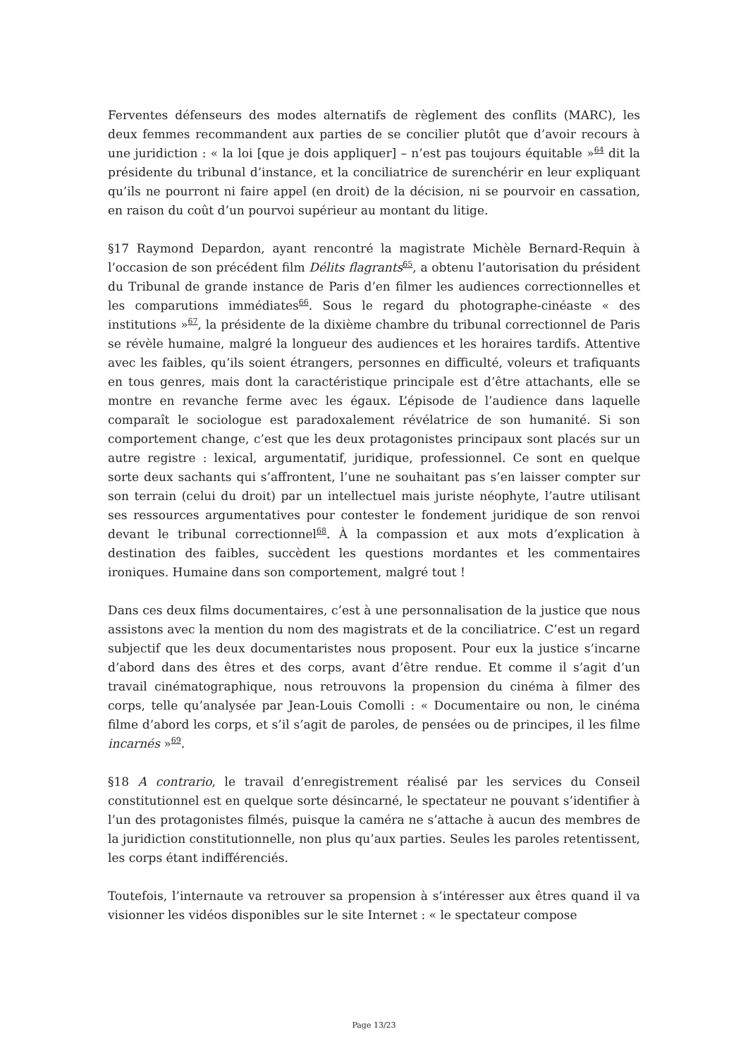Ferventes défenseurs des modes alternatifs de règlement des conflits (MARC), les deux femmes recommandent aux parties de se concilier plutôt que d’avoir recours à une juridiction : « la loi [que je dois appliquer] – n’est pas toujours équitable »<sup>64</sup> dit la présidente du tribunal d’instance, et la conciliatrice de surenchérir en leur expliquant qu’ils ne pourront ni faire appel (en droit) de la décision, ni se pourvoir en cassation, en raison du coût d’un pourvoi supérieur au montant du litige.
§17 Raymond Depardon, ayant rencontré la magistrate Michèle Bernard-Requin à l’occasion de son précédent film Délits flagrants<sup>65</sup>, a obtenu l’autorisation du président du Tribunal de grande instance de Paris d’en filmer les audiences correctionnelles et les comparutions immédiates<sup>66</sup>. Sous le regard du photographe-cinéaste « des institutions »<sup>67</sup>, la présidente de la dixième chambre du tribunal correctionnel de Paris se révèle humaine, malgré la longueur des audiences et les horaires tardifs. Attentive avec les faibles, qu’ils soient étrangers, personnes en difficulté, voleurs et trafiquants en tous genres, mais dont la caractéristique principale est d’être attachants, elle se montre en revanche ferme avec les égaux. L’épisode de l’audience dans laquelle comparaît le sociologue est paradoxalement révélatrice de son humanité. Si son comportement change, c’est que les deux protagonistes principaux sont placés sur un autre registre : lexical, argumentatif, juridique, professionnel. Ce sont en quelque sorte deux sachants qui s’affrontent, l’une ne souhaitant pas s’en laisser compter sur son terrain (celui du droit) par un intellectuel mais juriste néophyte, l’autre utilisant ses ressources argumentatives pour contester le fondement juridique de son renvoi devant le tribunal correctionnel<sup>68</sup>. À la compassion et aux mots d’explication à destination des faibles, succèdent les questions mordantes et les commentaires ironiques. Humaine dans son comportement, malgré tout !
Dans ces deux films documentaires, c’est à une personnalisation de la justice que nous assistons avec la mention du nom des magistrats et de la conciliatrice. C’est un regard subjectif que les deux documentaristes nous proposent. Pour eux la justice s’incarne d’abord dans des êtres et des corps, avant d’être rendue. Et comme il s’agit d’un travail cinématographique, nous retrouvons la propension du cinéma à filmer des corps, telle qu’analysée par Jean-Louis Comolli : « Documentaire ou non, le cinéma filme d’abord les corps, et s’il s’agit de paroles, de pensées ou de principes, il les filme incarnés »<sup>69</sup>.
§18 A contrario, le travail d’enregistrement réalisé par les services du Conseil constitutionnel est en quelque sorte désincarné, le spectateur ne pouvant s’identifier à l’un des protagonistes filmés, puisque la caméra ne s’attache à aucun des membres de la juridiction constitutionnelle, non plus qu’aux parties. Seules les paroles retentissent, les corps étant indifférenciés.
Toutefois, l’internaute va retrouver sa propension à s’intéresser aux êtres quand il va visionner les vidéos disponibles sur le site Internet : « le spectateur compose
Page 13/23